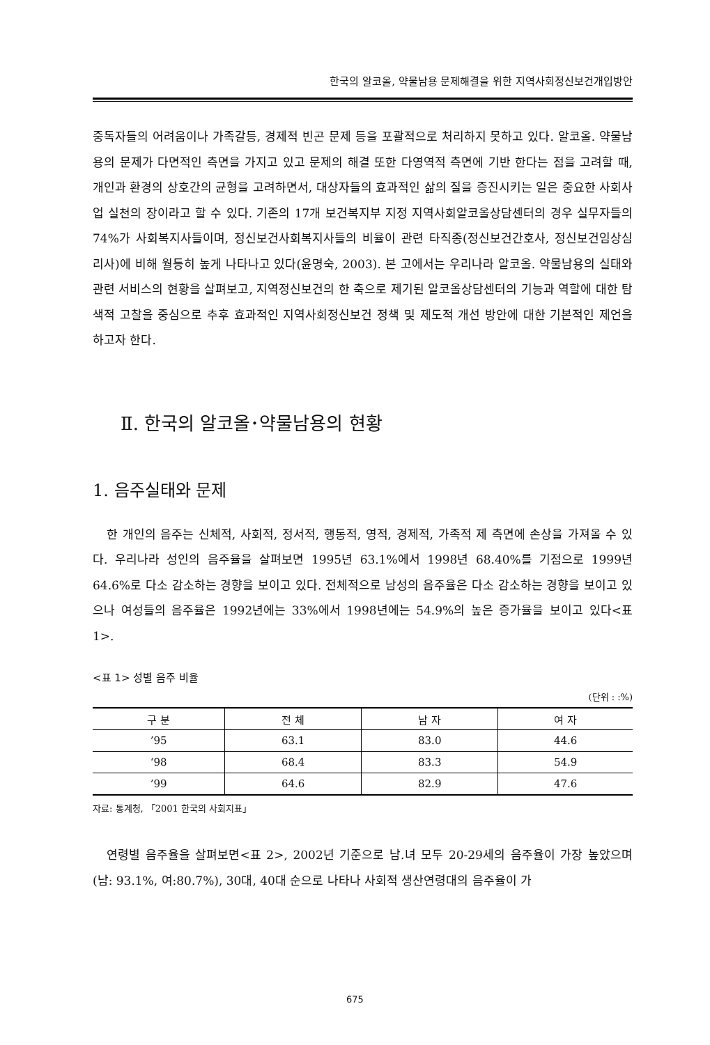한국의 알코올, 약물남용 문제해결을 위한 지역사회정신보건개입방안
중독자들의 어려움이나 가족갈등, 경제적 빈곤 문제 등을 포괄적으로 처리하지 못하고 있다. 알코올. 약물남용의 문제가 다면적인 측면을 가지고 있고 문제의 해결 또한 다영역적 측면에 기반 한다는 점을 고려할 때, 개인과 환경의 상호간의 균형을 고려하면서, 대상자들의 효과적인 삶의 질을 증진시키는 일은 중요한 사회사업 실천의 장이라고 할 수 있다. 기존의 17개 보건복지부 지정 지역사회알코올상담센터의 경우 실무자들의 74%가 사회복지사들이며, 정신보건사회복지사들의 비율이 관련 타직종(정신보건간호사, 정신보건임상심리사)에 비해 월등히 높게 나타나고 있다(윤명숙, 2003). 본 고에서는 우리나라 알코올. 약물남용의 실태와 관련 서비스의 현황을 살펴보고, 지역정신보건의 한 축으로 제기된 알코올상담센터의 기능과 역할에 대한 탐색적 고찰을 중심으로 추후 효과적인 지역사회정신보건 정책 및 제도적 개선 방안에 대한 기본적인 제언을 하고자 한다.
Ⅱ. 한국의 알코올･약물남용의 현황
1. 음주실태와 문제
한 개인의 음주는 신체적, 사회적, 정서적, 행동적, 영적, 경제적, 가족적 제 측면에 손상을 가져올 수 있다. 우리나라 성인의 음주율을 살펴보면 1995년 63.1%에서 1998년 68.40%를 기점으로 1999년 64.6%로 다소 감소하는 경향을 보이고 있다. 전체적으로 남성의 음주율은 다소 감소하는 경향을 보이고 있으나 여성들의 음주율은 1992년에는 33%에서 1998년에는 54.9%의 높은 증가율을 보이고 있다<표 1>.
<표 1> 성별 음주 비율
(단위 : :%)
| 구 분 | 전 체 | 남 자 | 여 자 |
| --- | --- | --- | --- |
| ’95 | 63.1 | 83.0 | 44.6 |
| ‘98 | 68.4 | 83.3 | 54.9 |
| ’99 | 64.6 | 82.9 | 47.6 |
자료: 통계청, 「2001 한국의 사회지표」
연령별 음주율을 살펴보면<표 2>, 2002년 기준으로 남.녀 모두 20-29세의 음주율이 가장 높았으며(남: 93.1%, 여:80.7%), 30대, 40대 순으로 나타나 사회적 생산연령대의 음주율이 가
675